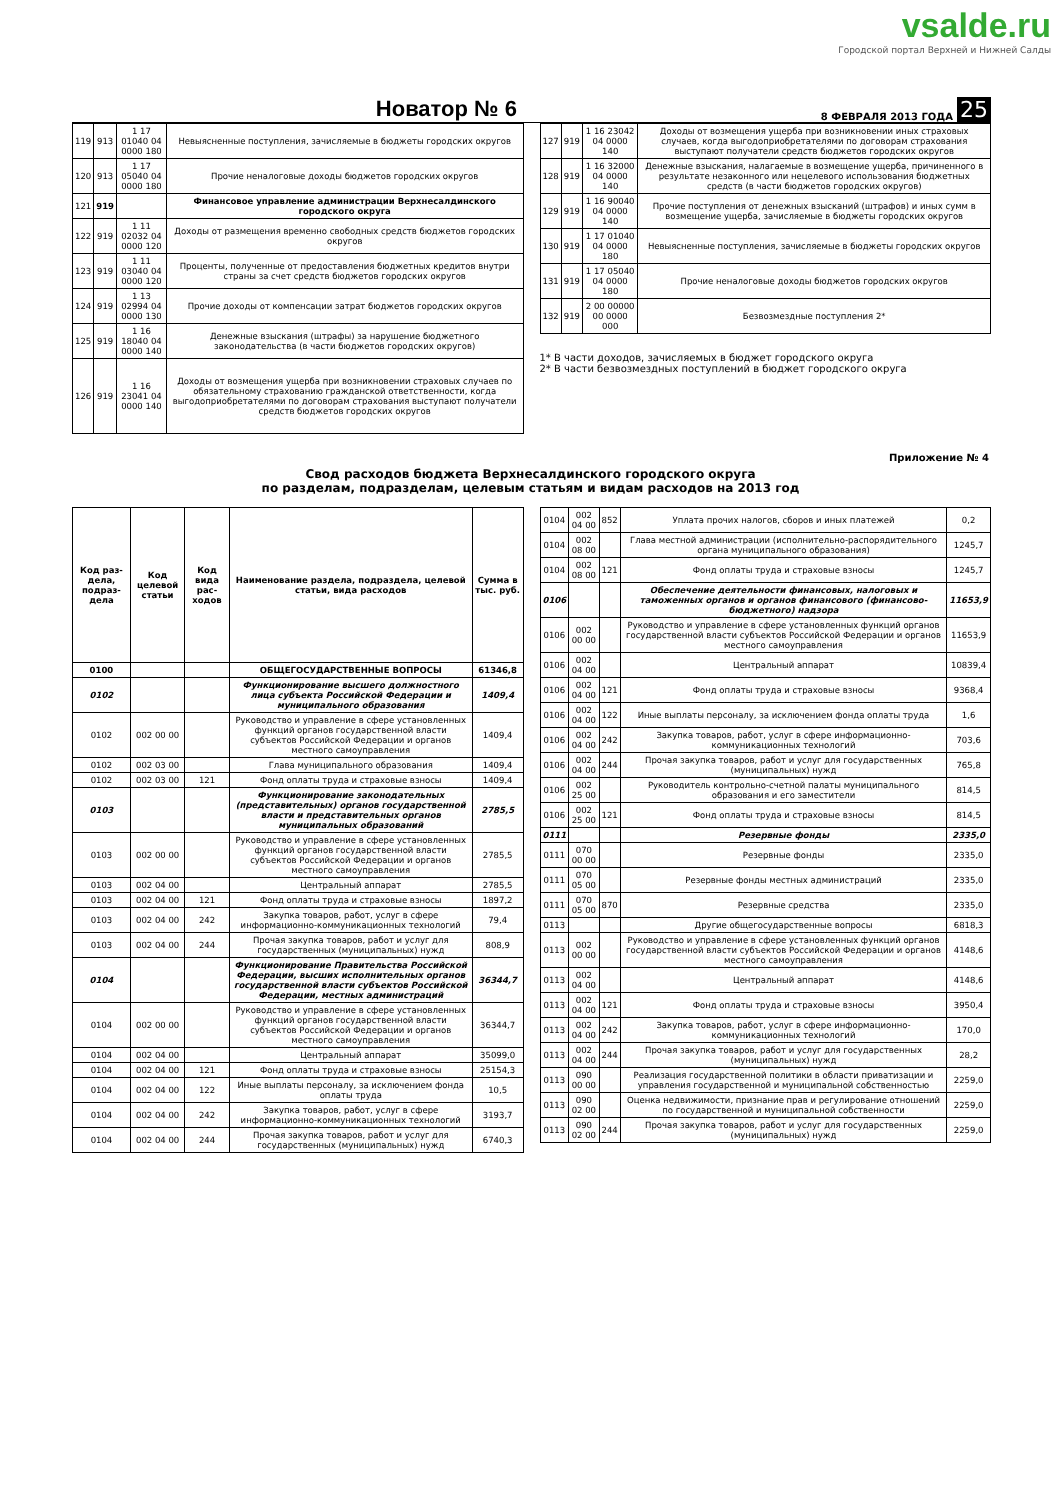vsalde.ru
Городской портал Верхней и Нижней Салды
Новатор № 6 8 ФЕВРАЛЯ 2013 ГОДА 25
| 119 | 913 | 1 17 01040 04 0000 180 | Невыясненные поступления, зачисляемые в бюджеты городских округов |
| 120 | 913 | 1 17 05040 04 0000 180 | Прочие неналоговые доходы бюджетов городских округов |
| 121 | 919 | | Финансовое управление администрации Верхнесалдинского городского округа |
| 122 | 919 | 1 11 02032 04 0000 120 | Доходы от размещения временно свободных средств бюджетов городских округов |
| 123 | 919 | 1 11 03040 04 0000 120 | Проценты, полученные от предоставления бюджетных кредитов внутри страны за счет средств бюджетов городских округов |
| 124 | 919 | 1 13 02994 04 0000 130 | Прочие доходы от компенсации затрат бюджетов городских округов |
| 125 | 919 | 1 16 18040 04 0000 140 | Денежные взыскания (штрафы) за нарушение бюджетного законодательства (в части бюджетов городских округов) |
| 126 | 919 | 1 16 23041 04 0000 140 | Доходы от возмещения ущерба при возникновении страховых случаев по обязательному страхованию гражданской ответственности, когда выгодоприобретателями по договорам страхования выступают получатели средств бюджетов городских округов |
| 127 | 919 | 1 16 23042 04 0000 140 | Доходы от возмещения ущерба при возникновении иных страховых случаев, когда выгодоприобретателями по договорам страхования выступают получатели средств бюджетов городских округов |
| 128 | 919 | 1 16 32000 04 0000 140 | Денежные взыскания, налагаемые в возмещение ущерба, причиненного в результате незаконного или нецелевого использования бюджетных средств (в части бюджетов городских округов) |
| 129 | 919 | 1 16 90040 04 0000 140 | Прочие поступления от денежных взысканий (штрафов) и иных сумм в возмещение ущерба, зачисляемые в бюджеты городских округов |
| 130 | 919 | 1 17 01040 04 0000 180 | Невыясненные поступления, зачисляемые в бюджеты городских округов |
| 131 | 919 | 1 17 05040 04 0000 180 | Прочие неналоговые доходы бюджетов городских округов |
| 132 | 919 | 2 00 00000 00 0000 000 | Безвозмездные поступления 2* |
1* В части доходов, зачисляемых в бюджет городского округа
2* В части безвозмездных поступлений в бюджет городского округа
Приложение № 4
Свод расходов бюджета Верхнесалдинского городского округа
по разделам, подразделам, целевым статьям и видам расходов на 2013 год
| Код раз-дела, подраз-дела | Код целевой статьи | Код вида рас-ходов | Наименование раздела, подраздела, целевой статьи, вида расходов | Сумма в тыс. руб. |
| --- | --- | --- | --- | --- |
| 0100 | | | ОБЩЕГОСУДАРСТВЕННЫЕ ВОПРОСЫ | 61346,8 |
| 0102 | | | Функционирование высшего должностного лица субъекта Российской Федерации и муниципального образования | 1409,4 |
| 0102 | 002 00 00 | | Руководство и управление в сфере установленных функций органов государственной власти субъектов Российской Федерации и органов местного самоуправления | 1409,4 |
| 0102 | 002 03 00 | | Глава муниципального образования | 1409,4 |
| 0102 | 002 03 00 | 121 | Фонд оплаты труда и страховые взносы | 1409,4 |
| 0103 | | | Функционирование законодательных (представительных) органов государственной власти и представительных органов муниципальных образований | 2785,5 |
| 0103 | 002 00 00 | | Руководство и управление в сфере установленных функций органов государственной власти субъектов Российской Федерации и органов местного самоуправления | 2785,5 |
| 0103 | 002 04 00 | | Центральный аппарат | 2785,5 |
| 0103 | 002 04 00 | 121 | Фонд оплаты труда и страховые взносы | 1897,2 |
| 0103 | 002 04 00 | 242 | Закупка товаров, работ, услуг в сфере информационно-коммуникационных технологий | 79,4 |
| 0103 | 002 04 00 | 244 | Прочая закупка товаров, работ и услуг для государственных (муниципальных) нужд | 808,9 |
| 0104 | | | Функционирование Правительства Российской Федерации, высших исполнительных органов государственной власти субъектов Российской Федерации, местных администраций | 36344,7 |
| 0104 | 002 00 00 | | Руководство и управление в сфере установленных функций органов государственной власти субъектов Российской Федерации и органов местного самоуправления | 36344,7 |
| 0104 | 002 04 00 | | Центральный аппарат | 35099,0 |
| 0104 | 002 04 00 | 121 | Фонд оплаты труда и страховые взносы | 25154,3 |
| 0104 | 002 04 00 | 122 | Иные выплаты персоналу, за исключением фонда оплаты труда | 10,5 |
| 0104 | 002 04 00 | 242 | Закупка товаров, работ, услуг в сфере информационно-коммуникационных технологий | 3193,7 |
| 0104 | 002 04 00 | 244 | Прочая закупка товаров, работ и услуг для государственных (муниципальных) нужд | 6740,3 |
| 0104 | 002 04 00 | 852 | Уплата прочих налогов, сборов и иных платежей | 0,2 |
| 0104 | 002 08 00 | | Глава местной администрации (исполнительно-распорядительного органа муниципального образования) | 1245,7 |
| 0104 | 002 08 00 | 121 | Фонд оплаты труда и страховые взносы | 1245,7 |
| 0106 | | | Обеспечение деятельности финансовых, налоговых и таможенных органов и органов финансового (финансово-бюджетного) надзора | 11653,9 |
| 0106 | 002 00 00 | | Руководство и управление в сфере установленных функций органов государственной власти субъектов Российской Федерации и органов местного самоуправления | 11653,9 |
| 0106 | 002 04 00 | | Центральный аппарат | 10839,4 |
| 0106 | 002 04 00 | 121 | Фонд оплаты труда и страховые взносы | 9368,4 |
| 0106 | 002 04 00 | 122 | Иные выплаты персоналу, за исключением фонда оплаты труда | 1,6 |
| 0106 | 002 04 00 | 242 | Закупка товаров, работ, услуг в сфере информационно-коммуникационных технологий | 703,6 |
| 0106 | 002 04 00 | 244 | Прочая закупка товаров, работ и услуг для государственных (муниципальных) нужд | 765,8 |
| 0106 | 002 25 00 | | Руководитель контрольно-счетной палаты муниципального образования и его заместители | 814,5 |
| 0106 | 002 25 00 | 121 | Фонд оплаты труда и страховые взносы | 814,5 |
| 0111 | | | Резервные фонды | 2335,0 |
| 0111 | 070 00 00 | | Резервные фонды | 2335,0 |
| 0111 | 070 05 00 | | Резервные фонды местных администраций | 2335,0 |
| 0111 | 070 05 00 | 870 | Резервные средства | 2335,0 |
| 0113 | | | Другие общегосударственные вопросы | 6818,3 |
| 0113 | 002 00 00 | | Руководство и управление в сфере установленных функций органов государственной власти субъектов Российской Федерации и органов местного самоуправления | 4148,6 |
| 0113 | 002 04 00 | | Центральный аппарат | 4148,6 |
| 0113 | 002 04 00 | 121 | Фонд оплаты труда и страховые взносы | 3950,4 |
| 0113 | 002 04 00 | 242 | Закупка товаров, работ, услуг в сфере информационно-коммуникационных технологий | 170,0 |
| 0113 | 002 04 00 | 244 | Прочая закупка товаров, работ и услуг для государственных (муниципальных) нужд | 28,2 |
| 0113 | 090 00 00 | | Реализация государственной политики в области приватизации и управления государственной и муниципальной собственностью | 2259,0 |
| 0113 | 090 02 00 | | Оценка недвижимости, признание прав и регулирование отношений по государственной и муниципальной собственности | 2259,0 |
| 0113 | 090 02 00 | 244 | Прочая закупка товаров, работ и услуг для государственных (муниципальных) нужд | 2259,0 |